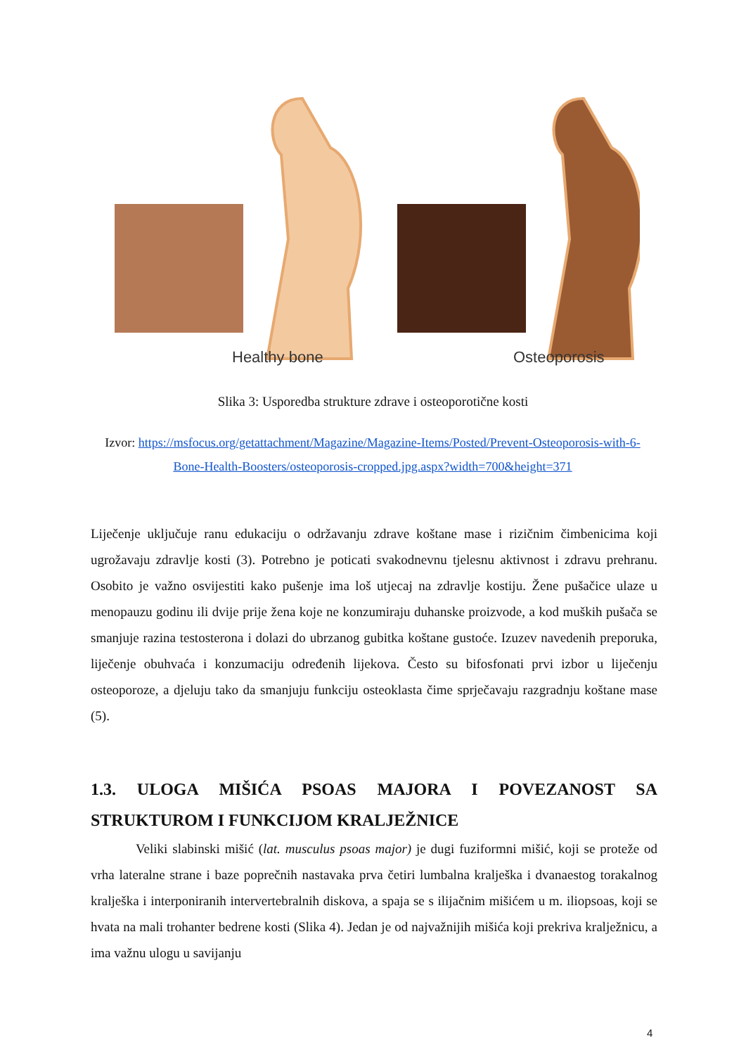Healthy bone
Osteoporosis
Slika 3: Usporedba strukture zdrave i osteoporotične kosti
Izvor: https://msfocus.org/getattachment/Magazine/Magazine-Items/Posted/Prevent-Osteoporosis-with-6-Bone-Health-Boosters/osteoporosis-cropped.jpg.aspx?width=700&height=371
Liječenje uključuje ranu edukaciju o održavanju zdrave koštane mase i rizičnim čimbenicima koji ugrožavaju zdravlje kosti (3). Potrebno je poticati svakodnevnu tjelesnu aktivnost i zdravu prehranu. Osobito je važno osvijestiti kako pušenje ima loš utjecaj na zdravlje kostiju. Žene pušačice ulaze u menopauzu godinu ili dvije prije žena koje ne konzumiraju duhanske proizvode, a kod muških pušača se smanjuje razina testosterona i dolazi do ubrzanog gubitka koštane gustoće. Izuzev navedenih preporuka, liječenje obuhvaća i konzumaciju određenih lijekova. Često su bifosfonati prvi izbor u liječenju osteoporoze, a djeluju tako da smanjuju funkciju osteoklasta čime sprječavaju razgradnju koštane mase (5).
1.3. ULOGA MIŠIĆA PSOAS MAJORA I POVEZANOST SA STRUKTUROM I FUNKCIJOM KRALJEŽNICE
Veliki slabinski mišić (lat. musculus psoas major) je dugi fuziformni mišić, koji se proteže od vrha lateralne strane i baze poprečnih nastavaka prva četiri lumbalna kralješka i dvanaestog torakalnog kralješka i interponiranih intervertebralnih diskova, a spaja se s ilijačnim mišićem u m. iliopsoas, koji se hvata na mali trohanter bedrene kosti (Slika 4). Jedan je od najvažnijih mišića koji prekriva kralježnicu, a ima važnu ulogu u savijanju
4